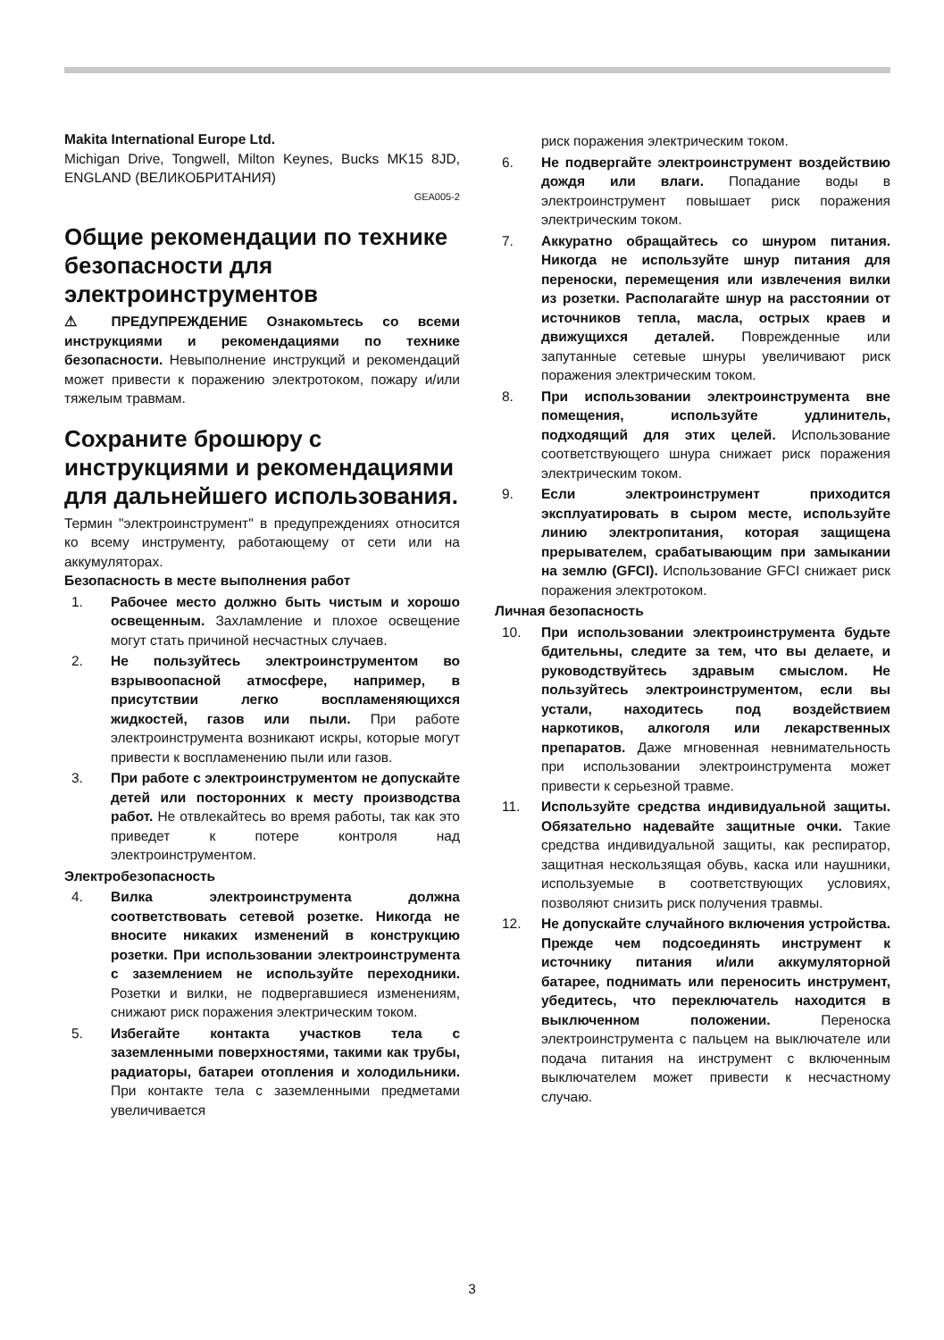Makita International Europe Ltd.
Michigan Drive, Tongwell, Milton Keynes, Bucks MK15 8JD, ENGLAND (ВЕЛИКОБРИТАНИЯ)
GEA005-2
Общие рекомендации по технике безопасности для электроинструментов
⚠ ПРЕДУПРЕЖДЕНИЕ Ознакомьтесь со всеми инструкциями и рекомендациями по технике безопасности. Невыполнение инструкций и рекомендаций может привести к поражению электротоком, пожару и/или тяжелым травмам.
Сохраните брошюру с инструкциями и рекомендациями для дальнейшего использования.
Термин "электроинструмент" в предупреждениях относится ко всему инструменту, работающему от сети или на аккумуляторах.
Безопасность в месте выполнения работ
1. Рабочее место должно быть чистым и хорошо освещенным. Захламление и плохое освещение могут стать причиной несчастных случаев.
2. Не пользуйтесь электроинструментом во взрывоопасной атмосфере, например, в присутствии легко воспламеняющихся жидкостей, газов или пыли. При работе электроинструмента возникают искры, которые могут привести к воспламенению пыли или газов.
3. При работе с электроинструментом не допускайте детей или посторонних к месту производства работ. Не отвлекайтесь во время работы, так как это приведет к потере контроля над электроинструментом.
Электробезопасность
4. Вилка электроинструмента должна соответствовать сетевой розетке. Никогда не вносите никаких изменений в конструкцию розетки. При использовании электроинструмента с заземлением не используйте переходники. Розетки и вилки, не подвергавшиеся изменениям, снижают риск поражения электрическим током.
5. Избегайте контакта участков тела с заземленными поверхностями, такими как трубы, радиаторы, батареи отопления и холодильники. При контакте тела с заземленными предметами увеличивается
риск поражения электрическим током.
6. Не подвергайте электроинструмент воздействию дождя или влаги. Попадание воды в электроинструмент повышает риск поражения электрическим током.
7. Аккуратно обращайтесь со шнуром питания. Никогда не используйте шнур питания для переноски, перемещения или извлечения вилки из розетки. Располагайте шнур на расстоянии от источников тепла, масла, острых краев и движущихся деталей. Поврежденные или запутанные сетевые шнуры увеличивают риск поражения электрическим током.
8. При использовании электроинструмента вне помещения, используйте удлинитель, подходящий для этих целей. Использование соответствующего шнура снижает риск поражения электрическим током.
9. Если электроинструмент приходится эксплуатировать в сыром месте, используйте линию электропитания, которая защищена прерывателем, срабатывающим при замыкании на землю (GFCI). Использование GFCI снижает риск поражения электротоком.
Личная безопасность
10. При использовании электроинструмента будьте бдительны, следите за тем, что вы делаете, и руководствуйтесь здравым смыслом. Не пользуйтесь электроинструментом, если вы устали, находитесь под воздействием наркотиков, алкоголя или лекарственных препаратов. Даже мгновенная невнимательность при использовании электроинструмента может привести к серьезной травме.
11. Используйте средства индивидуальной защиты. Обязательно надевайте защитные очки. Такие средства индивидуальной защиты, как респиратор, защитная нескользящая обувь, каска или наушники, используемые в соответствующих условиях, позволяют снизить риск получения травмы.
12. Не допускайте случайного включения устройства. Прежде чем подсоединять инструмент к источнику питания и/или аккумуляторной батарее, поднимать или переносить инструмент, убедитесь, что переключатель находится в выключенном положении. Переноска электроинструмента с пальцем на выключателе или подача питания на инструмент с включенным выключателем может привести к несчастному случаю.
3